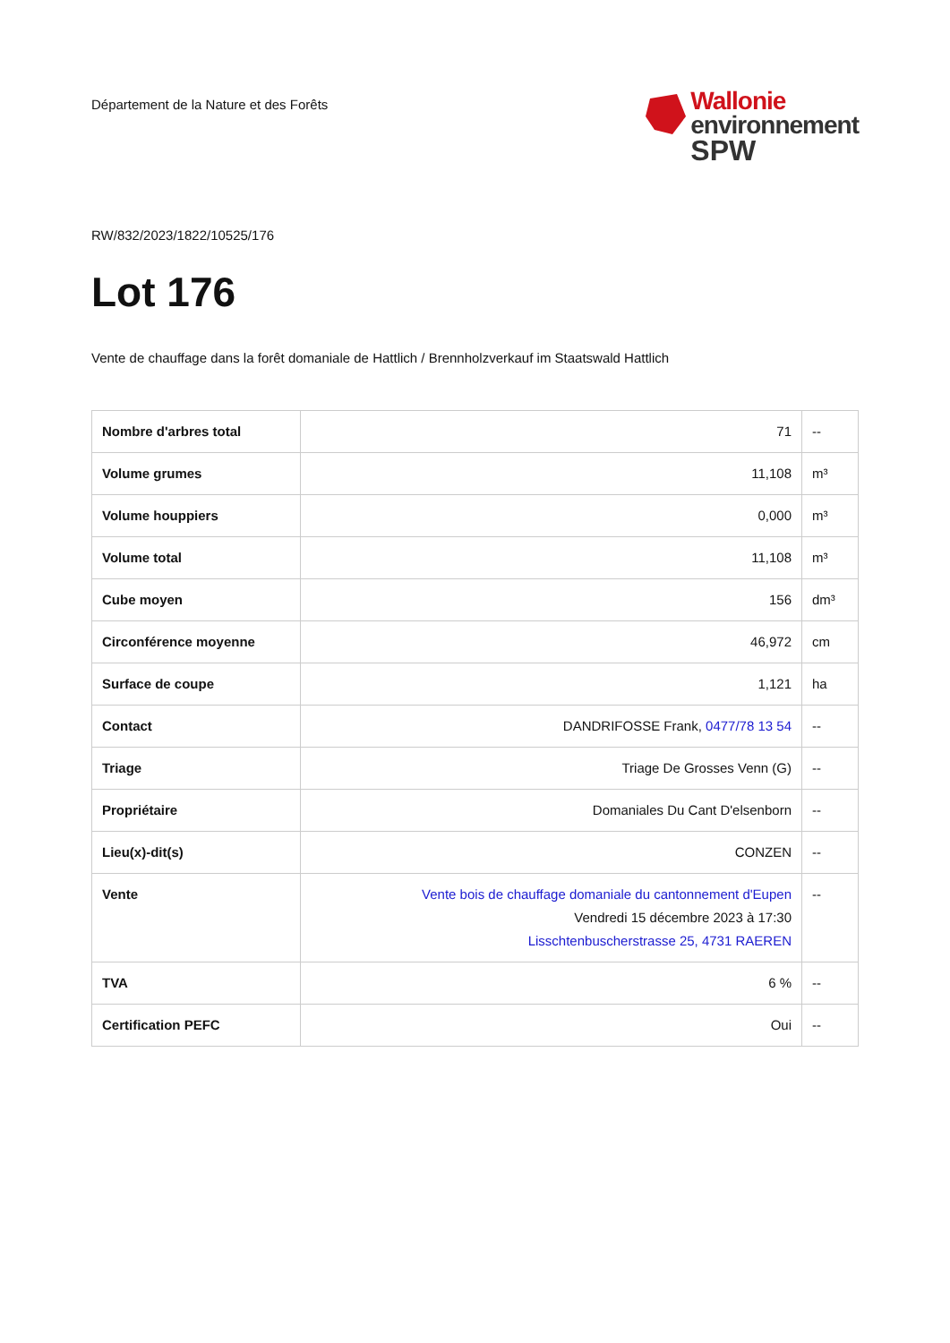Département de la Nature et des Forêts
Wallonie
environnement
SPW
RW/832/2023/1822/10525/176
Lot 176
Vente de chauffage dans la forêt domaniale de Hattlich / Brennholzverkauf im Staatswald Hattlich
| Nombre d'arbres total | 71 | -- |
| Volume grumes | 11,108 | m³ |
| Volume houppiers | 0,000 | m³ |
| Volume total | 11,108 | m³ |
| Cube moyen | 156 | dm³ |
| Circonférence moyenne | 46,972 | cm |
| Surface de coupe | 1,121 | ha |
| Contact | DANDRIFOSSE Frank, 0477/78 13 54 | -- |
| Triage | Triage De Grosses Venn (G) | -- |
| Propriétaire | Domaniales Du Cant D'elsenborn | -- |
| Lieu(x)-dit(s) | CONZEN | -- |
| Vente | Vente bois de chauffage domaniale du cantonnement d'Eupen Vendredi 15 décembre 2023 à 17:30 Lisschtenbuscherstrasse 25, 4731 RAEREN | -- |
| TVA | 6 % | -- |
| Certification PEFC | Oui | -- |